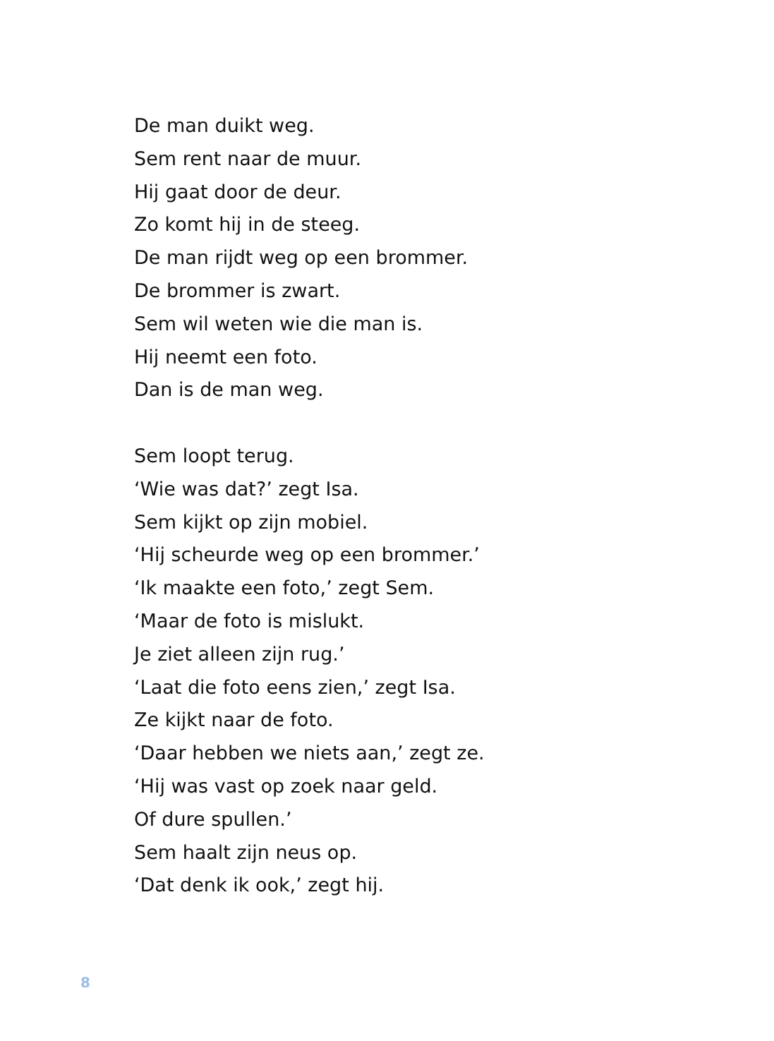De man duikt weg.
Sem rent naar de muur.
Hij gaat door de deur.
Zo komt hij in de steeg.
De man rijdt weg op een brommer.
De brommer is zwart.
Sem wil weten wie die man is.
Hij neemt een foto.
Dan is de man weg.
Sem loopt terug.
‘Wie was dat?’ zegt Isa.
Sem kijkt op zijn mobiel.
‘Hij scheurde weg op een brommer.’
‘Ik maakte een foto,’ zegt Sem.
‘Maar de foto is mislukt.
Je ziet alleen zijn rug.’
‘Laat die foto eens zien,’ zegt Isa.
Ze kijkt naar de foto.
‘Daar hebben we niets aan,’ zegt ze.
‘Hij was vast op zoek naar geld.
Of dure spullen.’
Sem haalt zijn neus op.
‘Dat denk ik ook,’ zegt hij.
8